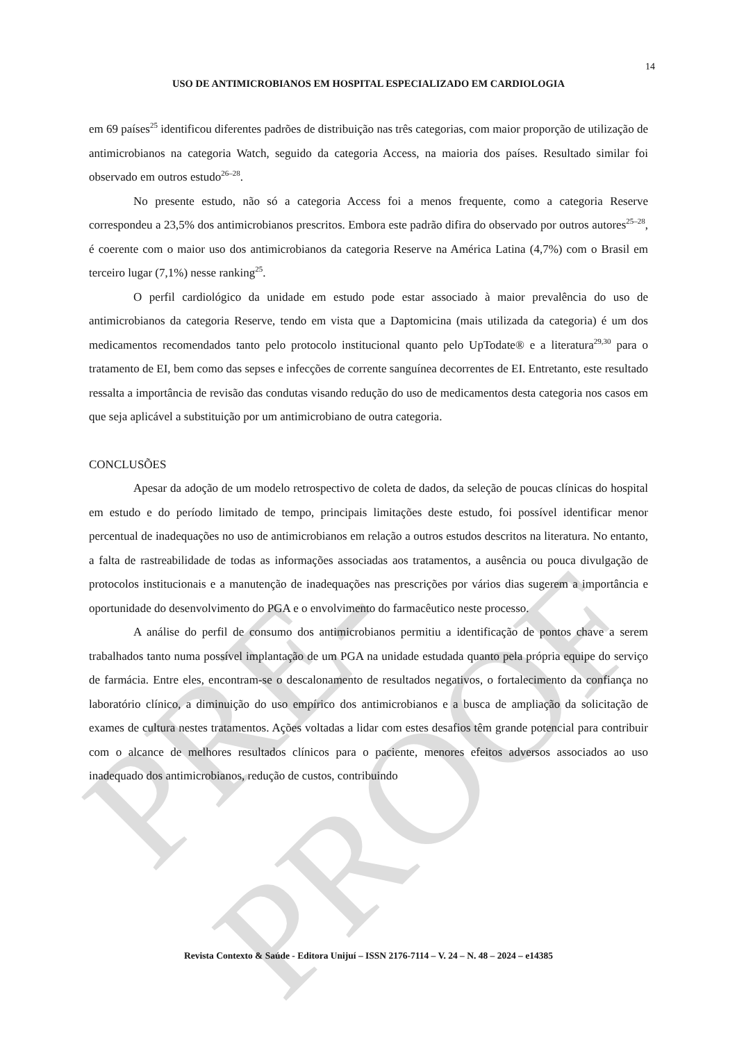PRE-PROOF
14
USO DE ANTIMICROBIANOS EM HOSPITAL ESPECIALIZADO EM CARDIOLOGIA
em 69 países<sup>25</sup> identificou diferentes padrões de distribuição nas três categorias, com maior proporção de utilização de antimicrobianos na categoria Watch, seguido da categoria Access, na maioria dos países. Resultado similar foi observado em outros estudo<sup>26–28</sup>.
No presente estudo, não só a categoria Access foi a menos frequente, como a categoria Reserve correspondeu a 23,5% dos antimicrobianos prescritos. Embora este padrão difira do observado por outros autores<sup>25–28</sup>, é coerente com o maior uso dos antimicrobianos da categoria Reserve na América Latina (4,7%) com o Brasil em terceiro lugar (7,1%) nesse ranking<sup>25</sup>.
O perfil cardiológico da unidade em estudo pode estar associado à maior prevalência do uso de antimicrobianos da categoria Reserve, tendo em vista que a Daptomicina (mais utilizada da categoria) é um dos medicamentos recomendados tanto pelo protocolo institucional quanto pelo UpTodate® e a literatura<sup>29,30</sup> para o tratamento de EI, bem como das sepses e infecções de corrente sanguínea decorrentes de EI. Entretanto, este resultado ressalta a importância de revisão das condutas visando redução do uso de medicamentos desta categoria nos casos em que seja aplicável a substituição por um antimicrobiano de outra categoria.
CONCLUSÕES
Apesar da adoção de um modelo retrospectivo de coleta de dados, da seleção de poucas clínicas do hospital em estudo e do período limitado de tempo, principais limitações deste estudo, foi possível identificar menor percentual de inadequações no uso de antimicrobianos em relação a outros estudos descritos na literatura. No entanto, a falta de rastreabilidade de todas as informações associadas aos tratamentos, a ausência ou pouca divulgação de protocolos institucionais e a manutenção de inadequações nas prescrições por vários dias sugerem a importância e oportunidade do desenvolvimento do PGA e o envolvimento do farmacêutico neste processo.
A análise do perfil de consumo dos antimicrobianos permitiu a identificação de pontos chave a serem trabalhados tanto numa possível implantação de um PGA na unidade estudada quanto pela própria equipe do serviço de farmácia. Entre eles, encontram-se o descalonamento de resultados negativos, o fortalecimento da confiança no laboratório clínico, a diminuição do uso empírico dos antimicrobianos e a busca de ampliação da solicitação de exames de cultura nestes tratamentos. Ações voltadas a lidar com estes desafios têm grande potencial para contribuir com o alcance de melhores resultados clínicos para o paciente, menores efeitos adversos associados ao uso inadequado dos antimicrobianos, redução de custos, contribuindo
Revista Contexto & Saúde - Editora Unijuí – ISSN 2176-7114 – V. 24 – N. 48 – 2024 – e14385